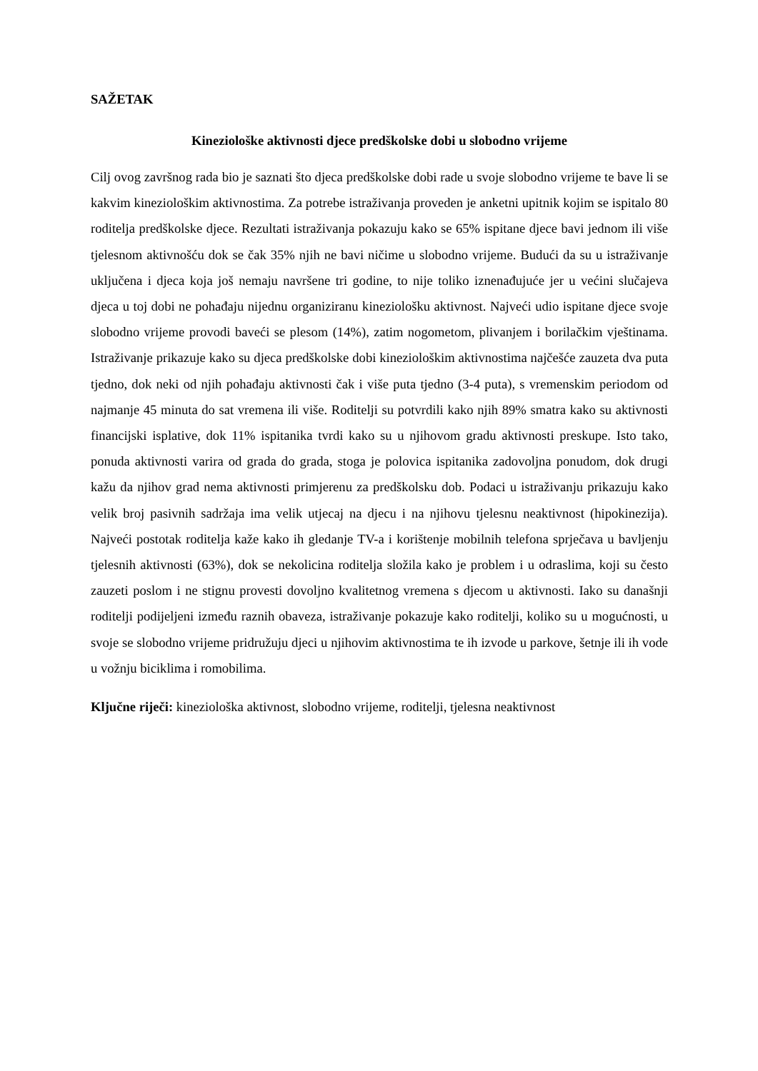SAŽETAK
Kineziološke aktivnosti djece predškolske dobi u slobodno vrijeme
Cilj ovog završnog rada bio je saznati što djeca predškolske dobi rade u svoje slobodno vrijeme te bave li se kakvim kineziološkim aktivnostima. Za potrebe istraživanja proveden je anketni upitnik kojim se ispitalo 80 roditelja predškolske djece. Rezultati istraživanja pokazuju kako se 65% ispitane djece bavi jednom ili više tjelesnom aktivnošću dok se čak 35% njih ne bavi ničime u slobodno vrijeme. Budući da su u istraživanje uključena i djeca koja još nemaju navršene tri godine, to nije toliko iznenađujuće jer u većini slučajeva djeca u toj dobi ne pohađaju nijednu organiziranu kineziološku aktivnost. Najveći udio ispitane djece svoje slobodno vrijeme provodi baveći se plesom (14%), zatim nogometom, plivanjem i borilačkim vještinama. Istraživanje prikazuje kako su djeca predškolske dobi kineziološkim aktivnostima najčešće zauzeta dva puta tjedno, dok neki od njih pohađaju aktivnosti čak i više puta tjedno (3-4 puta), s vremenskim periodom od najmanje 45 minuta do sat vremena ili više. Roditelji su potvrdili kako njih 89% smatra kako su aktivnosti financijski isplative, dok 11% ispitanika tvrdi kako su u njihovom gradu aktivnosti preskupe. Isto tako, ponuda aktivnosti varira od grada do grada, stoga je polovica ispitanika zadovoljna ponudom, dok drugi kažu da njihov grad nema aktivnosti primjerenu za predškolsku dob. Podaci u istraživanju prikazuju kako velik broj pasivnih sadržaja ima velik utjecaj na djecu i na njihovu tjelesnu neaktivnost (hipokinezija). Najveći postotak roditelja kaže kako ih gledanje TV-a i korištenje mobilnih telefona sprječava u bavljenju tjelesnih aktivnosti (63%), dok se nekolicina roditelja složila kako je problem i u odraslima, koji su često zauzeti poslom i ne stignu provesti dovoljno kvalitetnog vremena s djecom u aktivnosti. Iako su današnji roditelji podijeljeni između raznih obaveza, istraživanje pokazuje kako roditelji, koliko su u mogućnosti, u svoje se slobodno vrijeme pridružuju djeci u njihovim aktivnostima te ih izvode u parkove, šetnje ili ih vode u vožnju biciklima i romobilima.
Ključne riječi: kineziološka aktivnost, slobodno vrijeme, roditelji, tjelesna neaktivnost